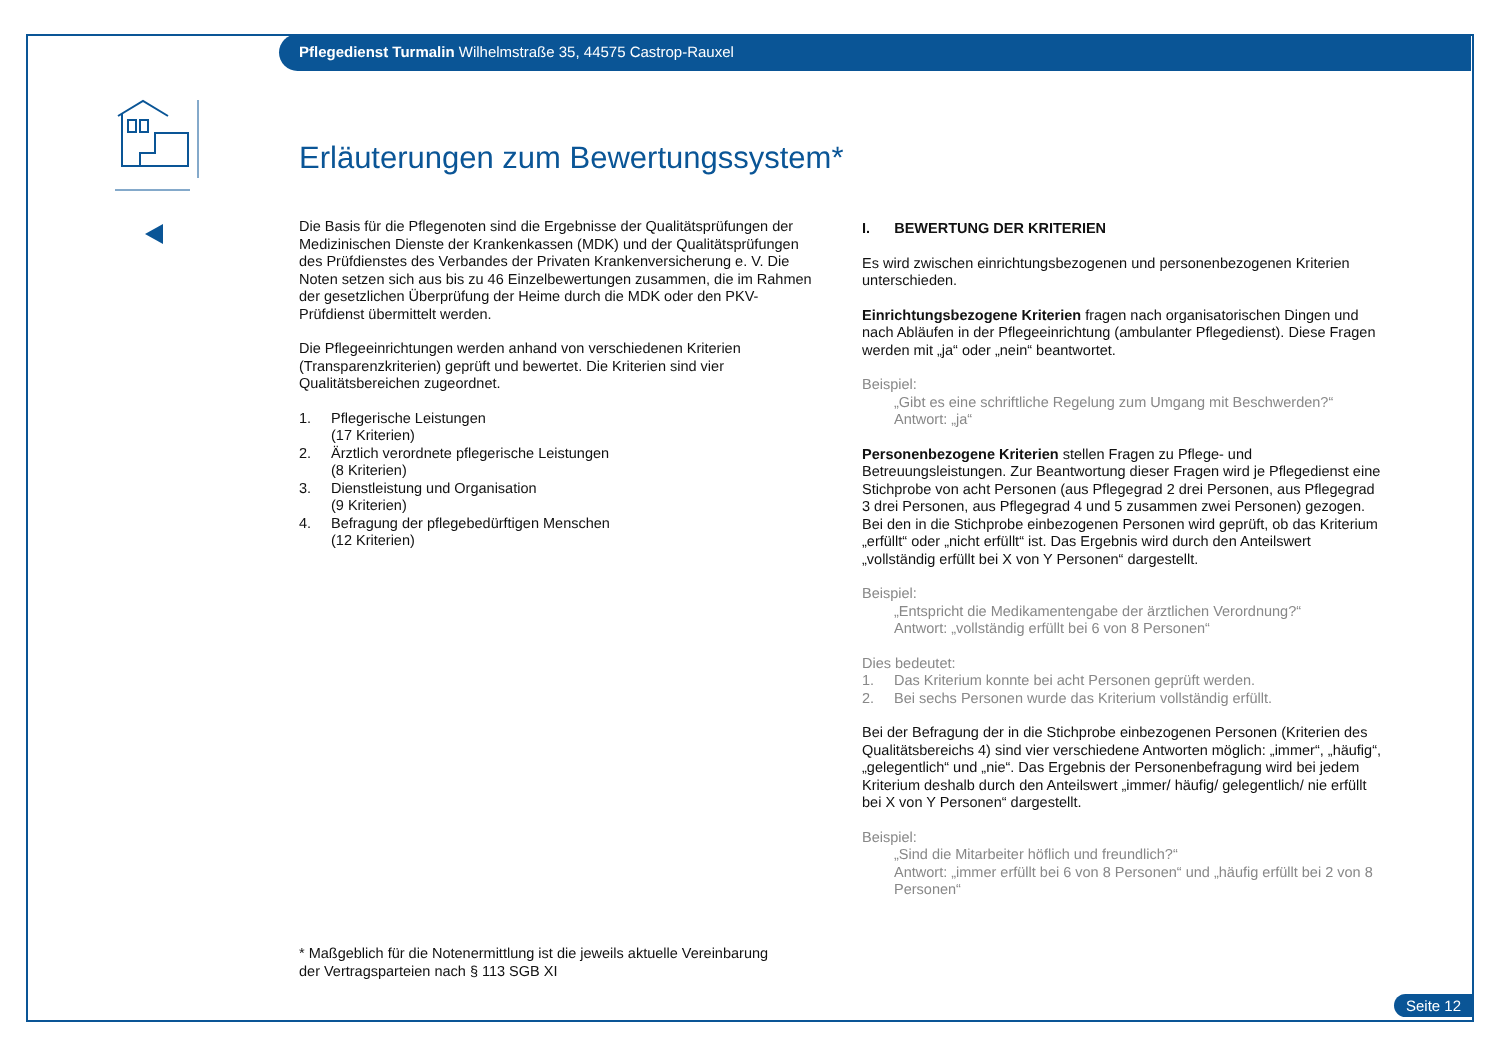Pflegedienst Turmalin Wilhelmstraße 35, 44575 Castrop-Rauxel
Erläuterungen zum Bewertungssystem*
Die Basis für die Pflegenoten sind die Ergebnisse der Qualitätsprüfungen der Medizinischen Dienste der Krankenkassen (MDK) und der Qualitätsprüfungen des Prüfdienstes des Verbandes der Privaten Krankenversicherung e. V. Die Noten setzen sich aus bis zu 46 Einzelbewertungen zusammen, die im Rahmen der gesetzlichen Überprüfung der Heime durch die MDK oder den PKV-Prüfdienst übermittelt werden.
Die Pflegeeinrichtungen werden anhand von verschiedenen Kriterien (Transparenzkriterien) geprüft und bewertet. Die Kriterien sind vier Qualitätsbereichen zugeordnet.
1. Pflegerische Leistungen
(17 Kriterien)
2. Ärztlich verordnete pflegerische Leistungen
(8 Kriterien)
3. Dienstleistung und Organisation
(9 Kriterien)
4. Befragung der pflegebedürftigen Menschen
(12 Kriterien)
I. BEWERTUNG DER KRITERIEN
Es wird zwischen einrichtungsbezogenen und personenbezogenen Kriterien unterschieden.
Einrichtungsbezogene Kriterien fragen nach organisatorischen Dingen und nach Abläufen in der Pflegeeinrichtung (ambulanter Pflegedienst). Diese Fragen werden mit „ja“ oder „nein“ beantwortet.
Beispiel:
„Gibt es eine schriftliche Regelung zum Umgang mit Beschwerden?“
Antwort: „ja“
Personenbezogene Kriterien stellen Fragen zu Pflege- und Betreuungsleistungen. Zur Beantwortung dieser Fragen wird je Pflegedienst eine Stichprobe von acht Personen (aus Pflegegrad 2 drei Personen, aus Pflegegrad 3 drei Personen, aus Pflegegrad 4 und 5 zusammen zwei Personen) gezogen. Bei den in die Stichprobe einbezogenen Personen wird geprüft, ob das Kriterium „erfüllt“ oder „nicht erfüllt“ ist. Das Ergebnis wird durch den Anteilswert „vollständig erfüllt bei X von Y Personen“ dargestellt.
Beispiel:
„Entspricht die Medikamentengabe der ärztlichen Verordnung?“
Antwort: „vollständig erfüllt bei 6 von 8 Personen“
Dies bedeutet:
1. Das Kriterium konnte bei acht Personen geprüft werden.
2. Bei sechs Personen wurde das Kriterium vollständig erfüllt.
Bei der Befragung der in die Stichprobe einbezogenen Personen (Kriterien des Qualitätsbereichs 4) sind vier verschiedene Antworten möglich: „immer“, „häufig“, „gelegentlich“ und „nie“. Das Ergebnis der Personenbefragung wird bei jedem Kriterium deshalb durch den Anteilswert „immer/ häufig/ gelegentlich/ nie erfüllt bei X von Y Personen“ dargestellt.
Beispiel:
„Sind die Mitarbeiter höflich und freundlich?“
Antwort: „immer erfüllt bei 6 von 8 Personen“ und „häufig erfüllt bei 2 von 8 Personen“
* Maßgeblich für die Notenermittlung ist die jeweils aktuelle Vereinbarung
der Vertragsparteien nach § 113 SGB XI
Seite 12